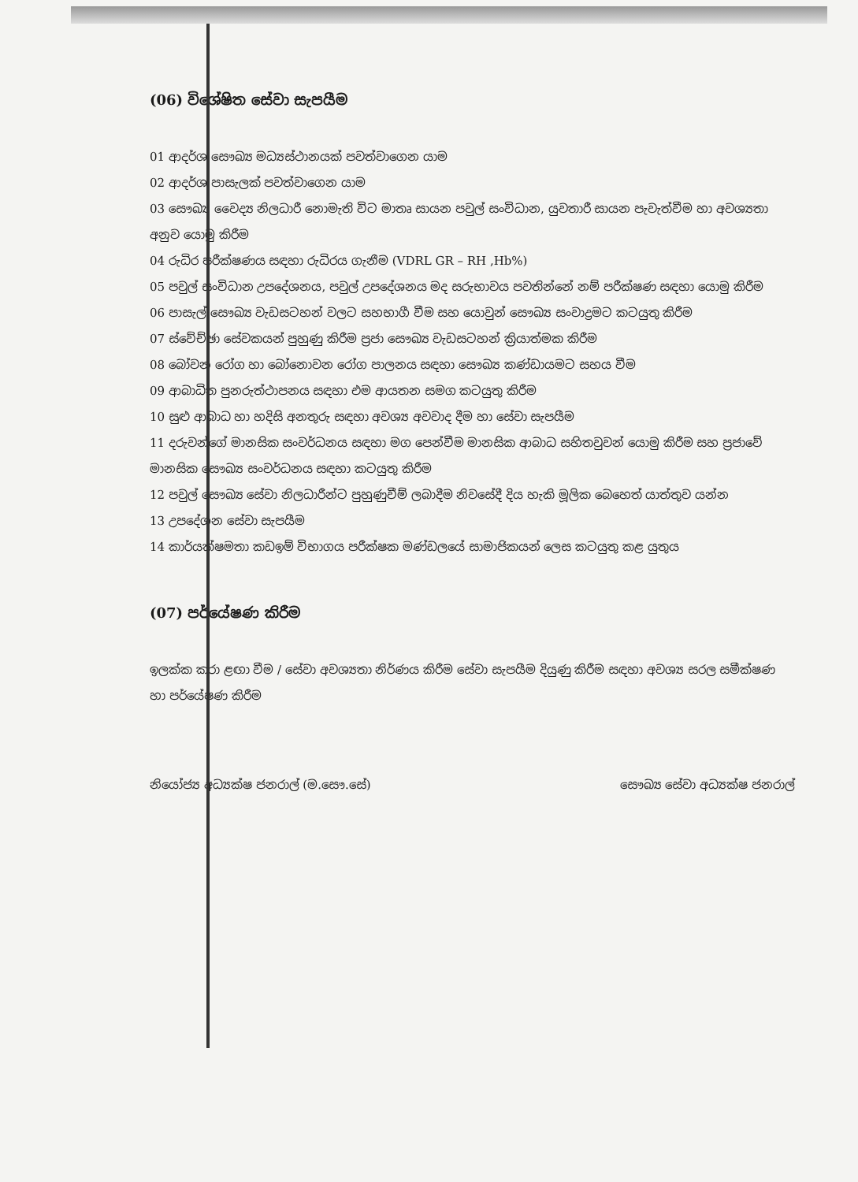(06) විශේෂිත සේවා සැපයීම
01 ආදර්ශ සෞඛ්‍ය මධ්‍යස්ථානයක් පවත්වාගෙන යාම
02 ආදර්ශ පාසැලක් පවත්වාගෙන යාම
03 සෞඛ්‍ය වෛද්‍ය නිලධාරී නොමැති විට මාතෘ සායන පවුල් සංවිධාන, යුවතාරී සායන පැවැත්වීම හා අවශ්‍යතා අනුව යොමු කිරීම
04 රුධිර පරීක්ෂණය සඳහා රුධිරය ගැනීම (VDRL GR – RH ,Hb%)
05 පවුල් සංවිධාන උපදේශනය, පවුල් උපදේශනය මද සරුභාවය පවතින්නේ නම් පරීක්ෂණ සඳහා යොමු කිරීම
06 පාසැල් සෞඛ්‍ය වැඩසටහන් වලට සහභාගී වීම සහ යොවුන් සෞඛ්‍ය සංවාද්‍රමට කටයුතු කිරීම
07 ස්වේච්ඡා සේවකයන් පුහුණු කිරීම ප්‍රජා සෞඛ්‍ය වැඩසටහන් ක්‍රියාත්මක කිරීම
08 බෝවන රෝග හා බෝනොවන රෝග පාලනය සඳහා සෞඛ්‍ය කණ්ඩායමට සහය වීම
09 ආබාධිත පුනරුත්ථාපනය සඳහා එම ආයතන සමග කටයුතු කිරීම
10 සුළු ආබාධ හා හදිසි අනතුරු සඳහා අවශ්‍ය අවවාද දීම හා සේවා සැපයීම
11 දරුවන්ගේ මානසික සංවර්ධනය සඳහා මග පෙන්වීම මානසික ආබාධ සහිතවුවන් යොමු කිරීම සහ ප්‍රජාවේ මානසික සෞඛ්‍ය සංවර්ධනය සඳහා කටයුතු කිරීම
12 පවුල් සෞඛ්‍ය සේවා නිලධාරීන්ට පුහුණුවීම් ලබාදීම නිවසේදී දිය හැකි මූලික බෙහෙත් යාත්තුව යන්න
13 උපදේශන සේවා සැපයීම
14 කාර්යක්ෂමතා කඩඉම් විභාගය පරීක්ෂක මණ්ඩලයේ සාමාජිකයන් ලෙස කටයුතු කළ යුතුය
(07) පර්යේෂණ කිරීම
ඉලක්ක කරා ළඟා වීම / සේවා අවශ්‍යතා නිර්ණය කිරීම සේවා සැපයීම දියුණු කිරීම සඳහා අවශ්‍ය සරල සමීක්ෂණ හා පර්යේෂණ කිරීම
නියෝජ්‍ය අධ්‍යක්ෂ ජනරාල් (ම.සෞ.සේ) සෞඛ්‍ය සේවා අධ්‍යක්ෂ ජනරාල්